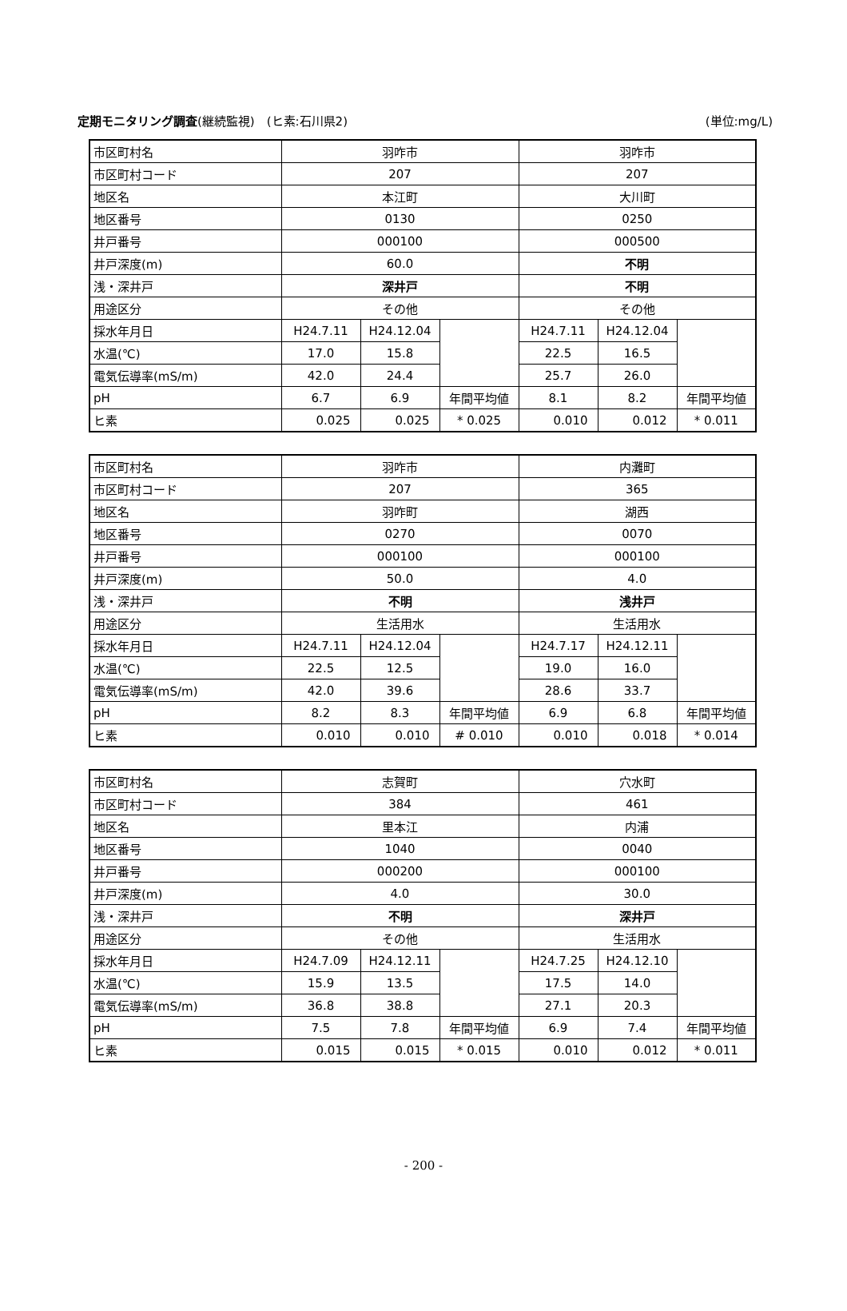定期モニタリング調査(継続監視)　(ヒ素:石川県2) (単位:mg/L)
| 市区町村名 | 羽咋市 | | | 羽咋市 | | |
| 市区町村コード | 207 | | | 207 | | |
| 地区名 | 本江町 | | | 大川町 | | |
| 地区番号 | 0130 | | | 0250 | | |
| 井戸番号 | 000100 | | | 000500 | | |
| 井戸深度(m) | 60.0 | | | 不明 | | |
| 浅・深井戸 | 深井戸 | | | 不明 | | |
| 用途区分 | その他 | | | その他 | | |
| 採水年月日 | H24.7.11 | H24.12.04 | | H24.7.11 | H24.12.04 | |
| 水温(℃) | 17.0 | 15.8 | | 22.5 | 16.5 | |
| 電気伝導率(mS/m) | 42.0 | 24.4 | | 25.7 | 26.0 | |
| pH | 6.7 | 6.9 | 年間平均値 | 8.1 | 8.2 | 年間平均値 |
| ヒ素 | 0.025 | 0.025 | * 0.025 | 0.010 | 0.012 | * 0.011 |
| 市区町村名 | 羽咋市 | | | 内灘町 | | |
| 市区町村コード | 207 | | | 365 | | |
| 地区名 | 羽咋町 | | | 湖西 | | |
| 地区番号 | 0270 | | | 0070 | | |
| 井戸番号 | 000100 | | | 000100 | | |
| 井戸深度(m) | 50.0 | | | 4.0 | | |
| 浅・深井戸 | 不明 | | | 浅井戸 | | |
| 用途区分 | 生活用水 | | | 生活用水 | | |
| 採水年月日 | H24.7.11 | H24.12.04 | | H24.7.17 | H24.12.11 | |
| 水温(℃) | 22.5 | 12.5 | | 19.0 | 16.0 | |
| 電気伝導率(mS/m) | 42.0 | 39.6 | | 28.6 | 33.7 | |
| pH | 8.2 | 8.3 | 年間平均値 | 6.9 | 6.8 | 年間平均値 |
| ヒ素 | 0.010 | 0.010 | # 0.010 | 0.010 | 0.018 | * 0.014 |
| 市区町村名 | 志賀町 | | | 穴水町 | | |
| 市区町村コード | 384 | | | 461 | | |
| 地区名 | 里本江 | | | 内浦 | | |
| 地区番号 | 1040 | | | 0040 | | |
| 井戸番号 | 000200 | | | 000100 | | |
| 井戸深度(m) | 4.0 | | | 30.0 | | |
| 浅・深井戸 | 不明 | | | 深井戸 | | |
| 用途区分 | その他 | | | 生活用水 | | |
| 採水年月日 | H24.7.09 | H24.12.11 | | H24.7.25 | H24.12.10 | |
| 水温(℃) | 15.9 | 13.5 | | 17.5 | 14.0 | |
| 電気伝導率(mS/m) | 36.8 | 38.8 | | 27.1 | 20.3 | |
| pH | 7.5 | 7.8 | 年間平均値 | 6.9 | 7.4 | 年間平均値 |
| ヒ素 | 0.015 | 0.015 | * 0.015 | 0.010 | 0.012 | * 0.011 |
- 200 -